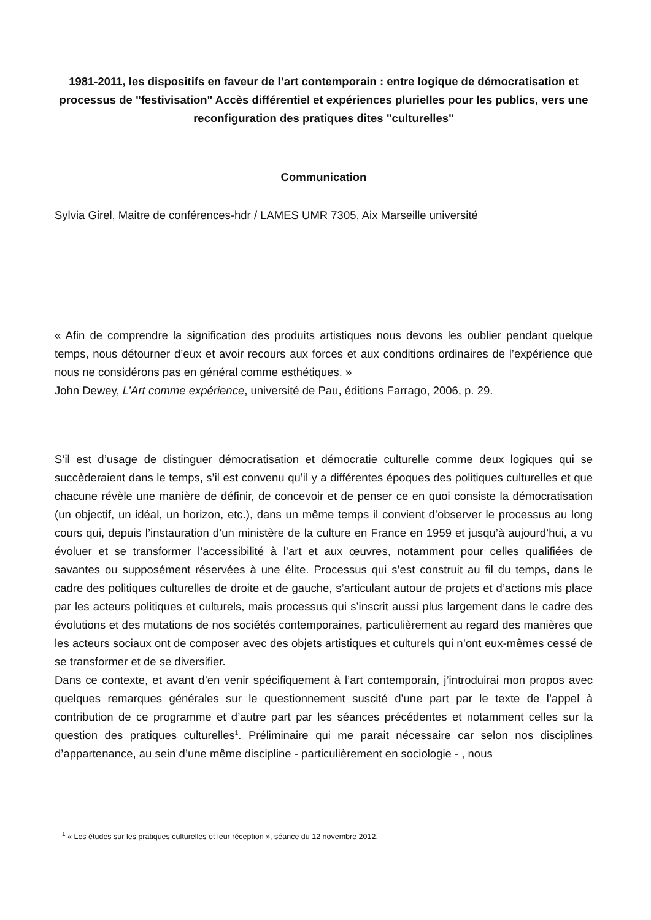1981-2011, les dispositifs en faveur de l’art contemporain : entre logique de démocratisation et processus de "festivisation" Accès différentiel et expériences plurielles pour les publics, vers une reconfiguration des pratiques dites "culturelles"
Communication
Sylvia Girel, Maitre de conférences-hdr / LAMES UMR 7305, Aix Marseille université
« Afin de comprendre la signification des produits artistiques nous devons les oublier pendant quelque temps, nous détourner d’eux et avoir recours aux forces et aux conditions ordinaires de l’expérience que nous ne considérons pas en général comme esthétiques. »
John Dewey, L’Art comme expérience, université de Pau, éditions Farrago, 2006, p. 29.
S’il est d’usage de distinguer démocratisation et démocratie culturelle comme deux logiques qui se succèderaient dans le temps, s’il est convenu qu’il y a différentes époques des politiques culturelles et que chacune révèle une manière de définir, de concevoir et de penser ce en quoi consiste la démocratisation (un objectif, un idéal, un horizon, etc.), dans un même temps il convient d’observer le processus au long cours qui, depuis l’instauration d’un ministère de la culture en France en 1959 et jusqu’à aujourd’hui, a vu évoluer et se transformer l’accessibilité à l’art et aux œuvres, notamment pour celles qualifiées de savantes ou supposément réservées à une élite. Processus qui s’est construit au fil du temps, dans le cadre des politiques culturelles de droite et de gauche, s’articulant autour de projets et d’actions mis place par les acteurs politiques et culturels, mais processus qui s’inscrit aussi plus largement dans le cadre des évolutions et des mutations de nos sociétés contemporaines, particulièrement au regard des manières que les acteurs sociaux ont de composer avec des objets artistiques et culturels qui n’ont eux-mêmes cessé de se transformer et de se diversifier.
Dans ce contexte, et avant d’en venir spécifiquement à l’art contemporain, j’introduirai mon propos avec quelques remarques générales sur le questionnement suscité d’une part par le texte de l’appel à contribution de ce programme et d’autre part par les séances précédentes et notamment celles sur la question des pratiques culturelles<sup>1</sup>. Préliminaire qui me parait nécessaire car selon nos disciplines d’appartenance, au sein d’une même discipline - particulièrement en sociologie - , nous
<sup>1</sup> « Les études sur les pratiques culturelles et leur réception », séance du 12 novembre 2012.